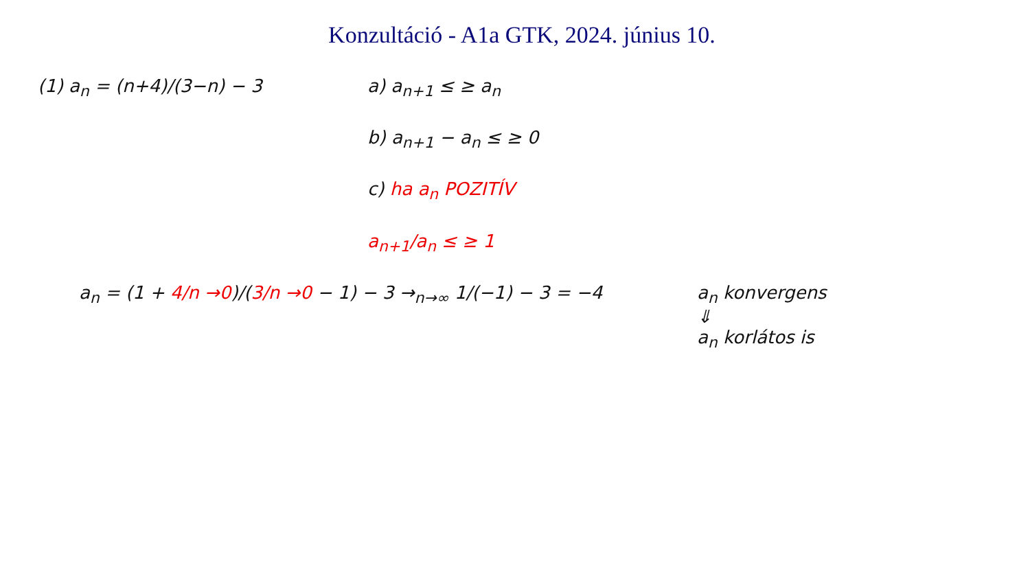Konzultáció - A1a GTK, 2024. június 10.
(1) a<sub>n</sub> = (n+4)/(3−n) − 3 a) a<sub>n+1</sub> ≤ ≥ a<sub>n</sub>
b) a<sub>n+1</sub> − a<sub>n</sub> ≤ ≥ 0
c) ha a<sub>n</sub> POZITÍV
a<sub>n+1</sub>/a<sub>n</sub> ≤ ≥ 1
a<sub>n</sub> = (1 + 4/n →0)/(3/n →0 − 1) − 3 →<sub>n→∞</sub> 1/(−1) − 3 = −4 a<sub>n</sub> konvergens
⇓
a<sub>n</sub> korlátos is